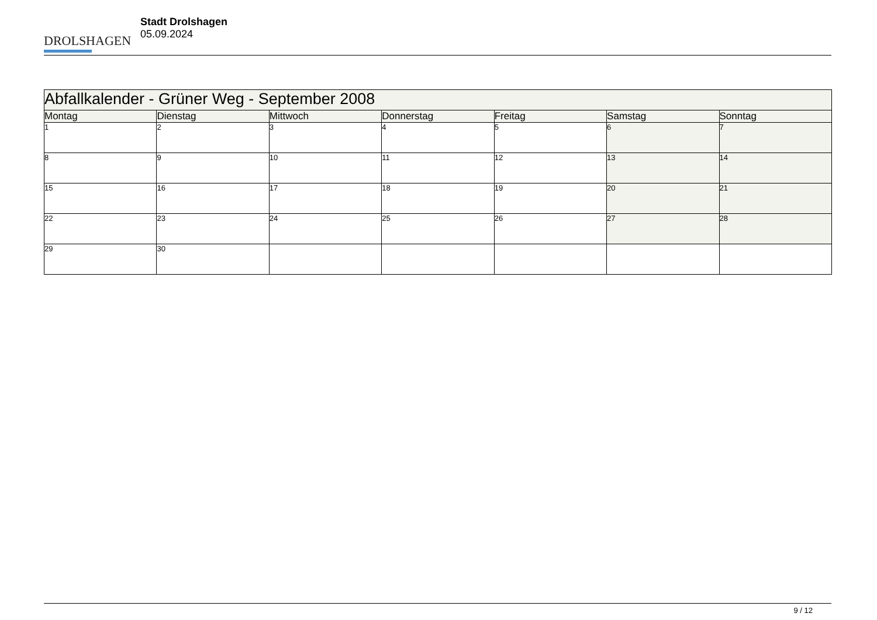DROLSHAGEN
Stadt Drolshagen
05.09.2024
| Abfallkalender - Grüner Weg - September 2008 | | | | | | |
| --- | --- | --- | --- | --- | --- | --- |
| Montag | Dienstag | Mittwoch | Donnerstag | Freitag | Samstag | Sonntag |
| 1 | 2 | 3 | 4 | 5 | 6 | 7 |
| 8 | 9 | 10 | 11 | 12 | 13 | 14 |
| 15 | 16 | 17 | 18 | 19 | 20 | 21 |
| 22 | 23 | 24 | 25 | 26 | 27 | 28 |
| 29 | 30 | | | | | |
9 / 12